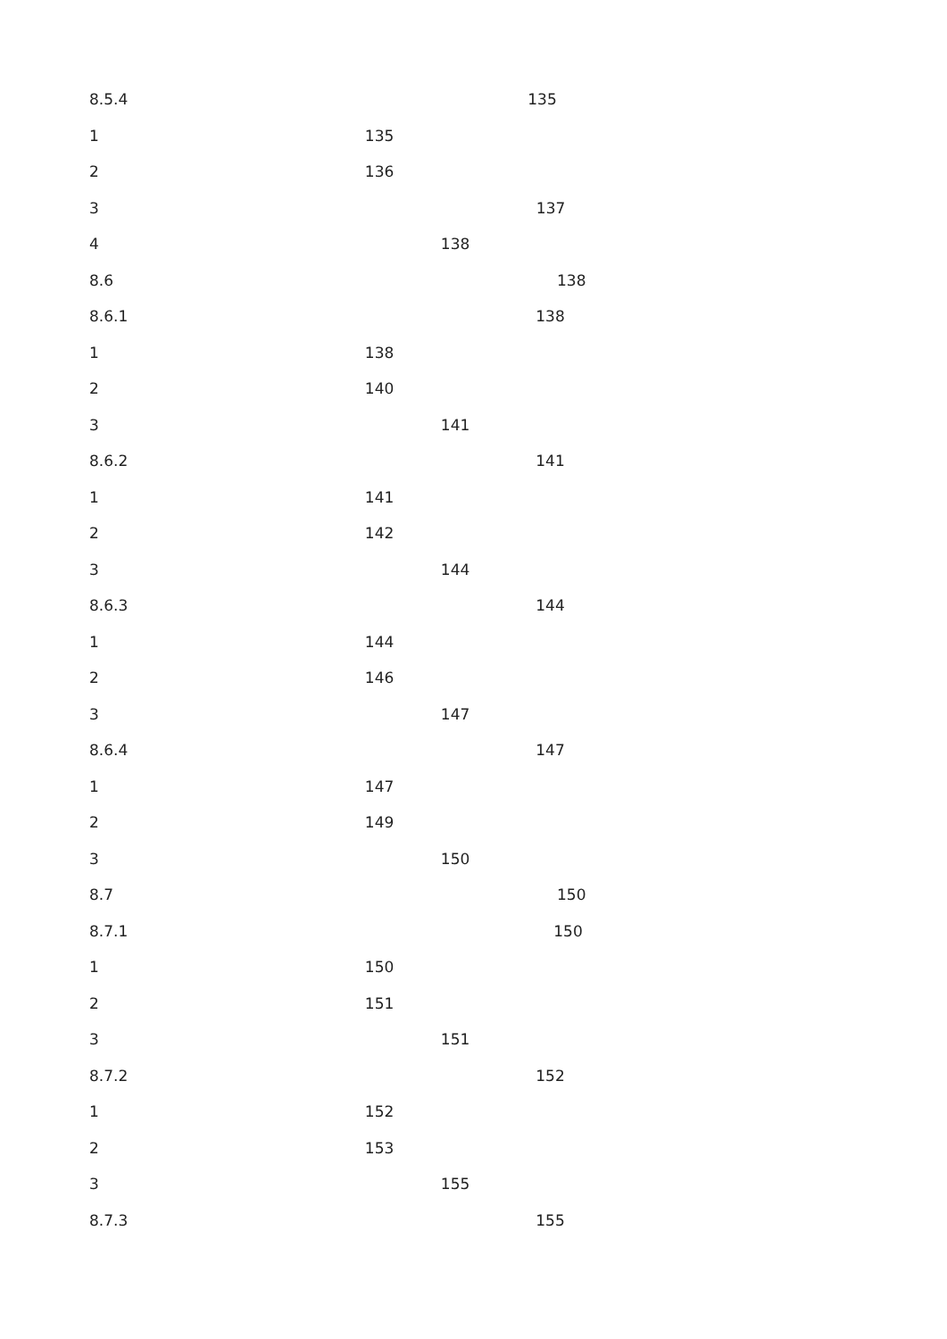8.5.4 135
1 135
2 136
3 137
4 138
8.6 138
8.6.1 138
1 138
2 140
3 141
8.6.2 141
1 141
2 142
3 144
8.6.3 144
1 144
2 146
3 147
8.6.4 147
1 147
2 149
3 150
8.7 150
8.7.1 150
1 150
2 151
3 151
8.7.2 152
1 152
2 153
3 155
8.7.3 155